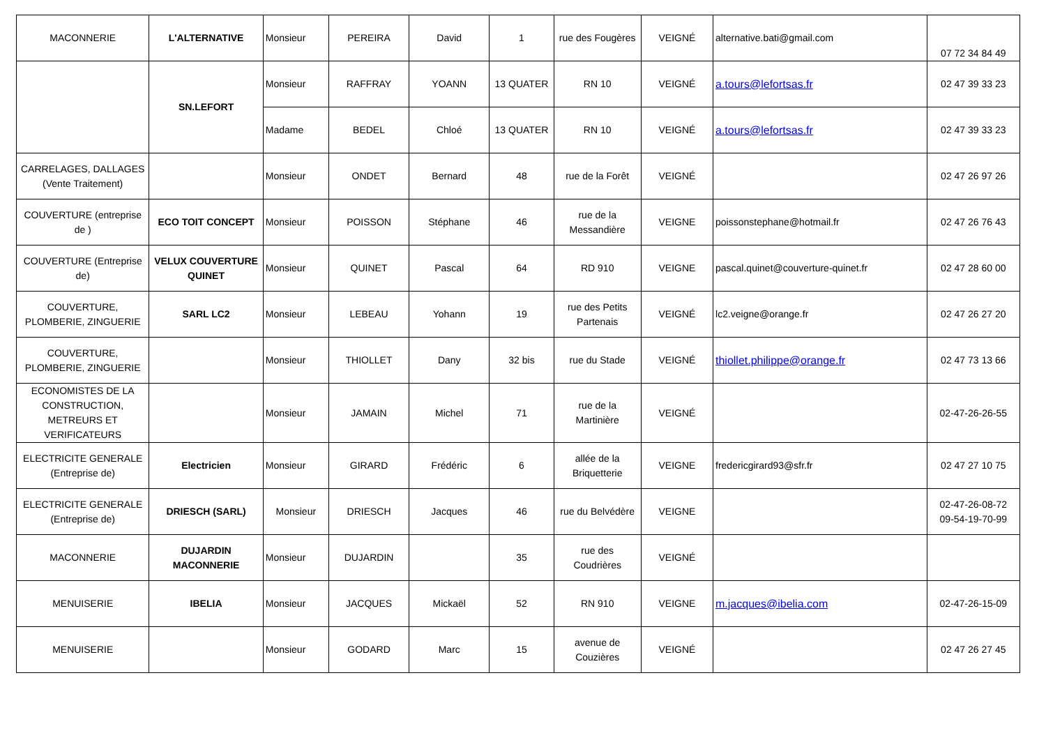| MACONNERIE | L'ALTERNATIVE | Monsieur | PEREIRA | David | 1 | rue des Fougères | VEIGNÉ | alternative.bati@gmail.com | 07 72 34 84 49 |
| | SN.LEFORT | Monsieur | RAFFRAY | YOANN | 13 QUATER | RN 10 | VEIGNÉ | a.tours@lefortsas.fr | 02 47 39 33 23 |
| | | Madame | BEDEL | Chloé | 13 QUATER | RN 10 | VEIGNÉ | a.tours@lefortsas.fr | 02 47 39 33 23 |
| CARRELAGES, DALLAGES (Vente Traitement) | | Monsieur | ONDET | Bernard | 48 | rue de la Forêt | VEIGNÉ | | 02 47 26 97 26 |
| COUVERTURE (entreprise de ) | ECO TOIT CONCEPT | Monsieur | POISSON | Stéphane | 46 | rue de la Messandière | VEIGNE | poissonstephane@hotmail.fr | 02 47 26 76 43 |
| COUVERTURE (Entreprise de) | VELUX COUVERTURE QUINET | Monsieur | QUINET | Pascal | 64 | RD 910 | VEIGNE | pascal.quinet@couverture-quinet.fr | 02 47 28 60 00 |
| COUVERTURE, PLOMBERIE, ZINGUERIE | SARL LC2 | Monsieur | LEBEAU | Yohann | 19 | rue des Petits Partenais | VEIGNÉ | lc2.veigne@orange.fr | 02 47 26 27 20 |
| COUVERTURE, PLOMBERIE, ZINGUERIE | | Monsieur | THIOLLET | Dany | 32 bis | rue du Stade | VEIGNÉ | thiollet.philippe@orange.fr | 02 47 73 13 66 |
| ECONOMISTES DE LA CONSTRUCTION, METREURS ET VERIFICATEURS | | Monsieur | JAMAIN | Michel | 71 | rue de la Martinière | VEIGNÉ | | 02-47-26-26-55 |
| ELECTRICITE GENERALE (Entreprise de) | Electricien | Monsieur | GIRARD | Frédéric | 6 | allée de la Briquetterie | VEIGNE | fredericgirard93@sfr.fr | 02 47 27 10 75 |
| ELECTRICITE GENERALE (Entreprise de) | DRIESCH (SARL) | Monsieur | DRIESCH | Jacques | 46 | rue du Belvédère | VEIGNE | | 02-47-26-08-72 09-54-19-70-99 |
| MACONNERIE | DUJARDIN MACONNERIE | Monsieur | DUJARDIN | | 35 | rue des Coudrières | VEIGNÉ | | |
| MENUISERIE | IBELIA | Monsieur | JACQUES | Mickaël | 52 | RN 910 | VEIGNE | m.jacques@ibelia.com | 02-47-26-15-09 |
| MENUISERIE | | Monsieur | GODARD | Marc | 15 | avenue de Couzières | VEIGNÉ | | 02 47 26 27 45 |